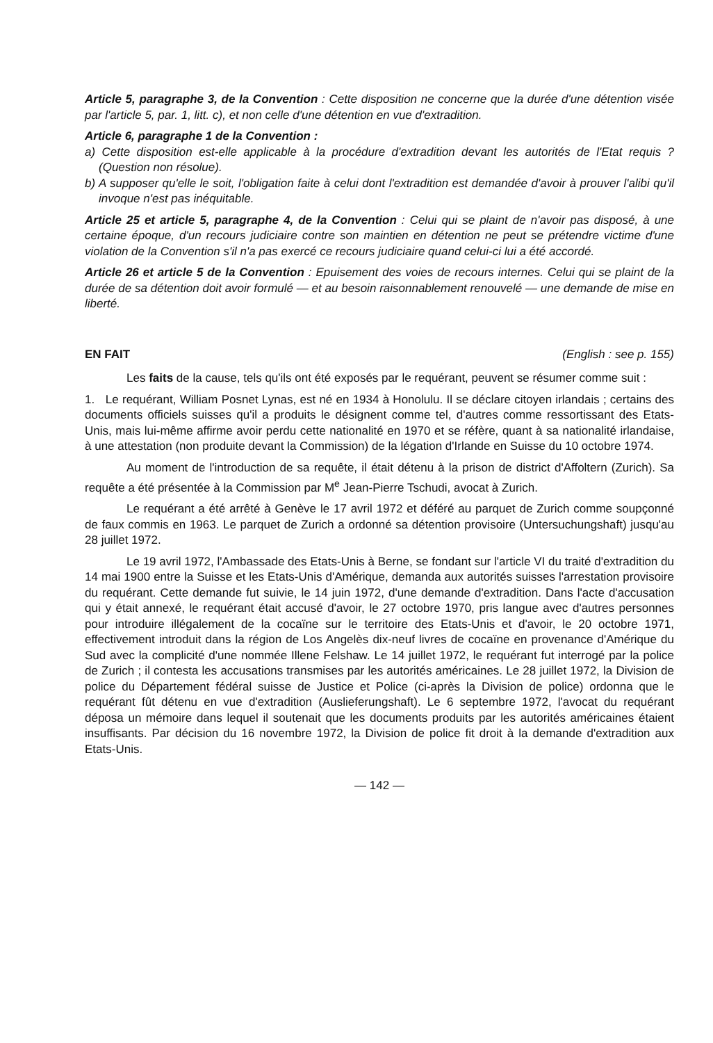Article 5, paragraphe 3, de la Convention : Cette disposition ne concerne que la durée d'une détention visée par l'article 5, par. 1, litt. c), et non celle d'une détention en vue d'extradition.
Article 6, paragraphe 1 de la Convention :
a) Cette disposition est-elle applicable à la procédure d'extradition devant les autorités de l'Etat requis ? (Question non résolue).
b) A supposer qu'elle le soit, l'obligation faite à celui dont l'extradition est demandée d'avoir à prouver l'alibi qu'il invoque n'est pas inéquitable.
Article 25 et article 5, paragraphe 4, de la Convention : Celui qui se plaint de n'avoir pas disposé, à une certaine époque, d'un recours judiciaire contre son maintien en détention ne peut se prétendre victime d'une violation de la Convention s'il n'a pas exercé ce recours judiciaire quand celui-ci lui a été accordé.
Article 26 et article 5 de la Convention : Epuisement des voies de recours internes. Celui qui se plaint de la durée de sa détention doit avoir formulé — et au besoin raisonnablement renouvelé — une demande de mise en liberté.
EN FAIT (English : see p. 155)
Les faits de la cause, tels qu'ils ont été exposés par le requérant, peuvent se résumer comme suit :
1. Le requérant, William Posnet Lynas, est né en 1934 à Honolulu. Il se déclare citoyen irlandais ; certains des documents officiels suisses qu'il a produits le désignent comme tel, d'autres comme ressortissant des Etats-Unis, mais lui-même affirme avoir perdu cette nationalité en 1970 et se réfère, quant à sa nationalité irlandaise, à une attestation (non produite devant la Commission) de la légation d'Irlande en Suisse du 10 octobre 1974.
Au moment de l'introduction de sa requête, il était détenu à la prison de district d'Affoltern (Zurich). Sa requête a été présentée à la Commission par M<sup>e</sup> Jean-Pierre Tschudi, avocat à Zurich.
Le requérant a été arrêté à Genève le 17 avril 1972 et déféré au parquet de Zurich comme soupçonné de faux commis en 1963. Le parquet de Zurich a ordonné sa détention provisoire (Untersuchungshaft) jusqu'au 28 juillet 1972.
Le 19 avril 1972, l'Ambassade des Etats-Unis à Berne, se fondant sur l'article VI du traité d'extradition du 14 mai 1900 entre la Suisse et les Etats-Unis d'Amérique, demanda aux autorités suisses l'arrestation provisoire du requérant. Cette demande fut suivie, le 14 juin 1972, d'une demande d'extradition. Dans l'acte d'accusation qui y était annexé, le requérant était accusé d'avoir, le 27 octobre 1970, pris langue avec d'autres personnes pour introduire illégalement de la cocaïne sur le territoire des Etats-Unis et d'avoir, le 20 octobre 1971, effectivement introduit dans la région de Los Angelès dix-neuf livres de cocaïne en provenance d'Amérique du Sud avec la complicité d'une nommée Illene Felshaw. Le 14 juillet 1972, le requérant fut interrogé par la police de Zurich ; il contesta les accusations transmises par les autorités américaines. Le 28 juillet 1972, la Division de police du Département fédéral suisse de Justice et Police (ci-après la Division de police) ordonna que le requérant fût détenu en vue d'extradition (Auslieferungshaft). Le 6 septembre 1972, l'avocat du requérant déposa un mémoire dans lequel il soutenait que les documents produits par les autorités américaines étaient insuffisants. Par décision du 16 novembre 1972, la Division de police fit droit à la demande d'extradition aux Etats-Unis.
— 142 —